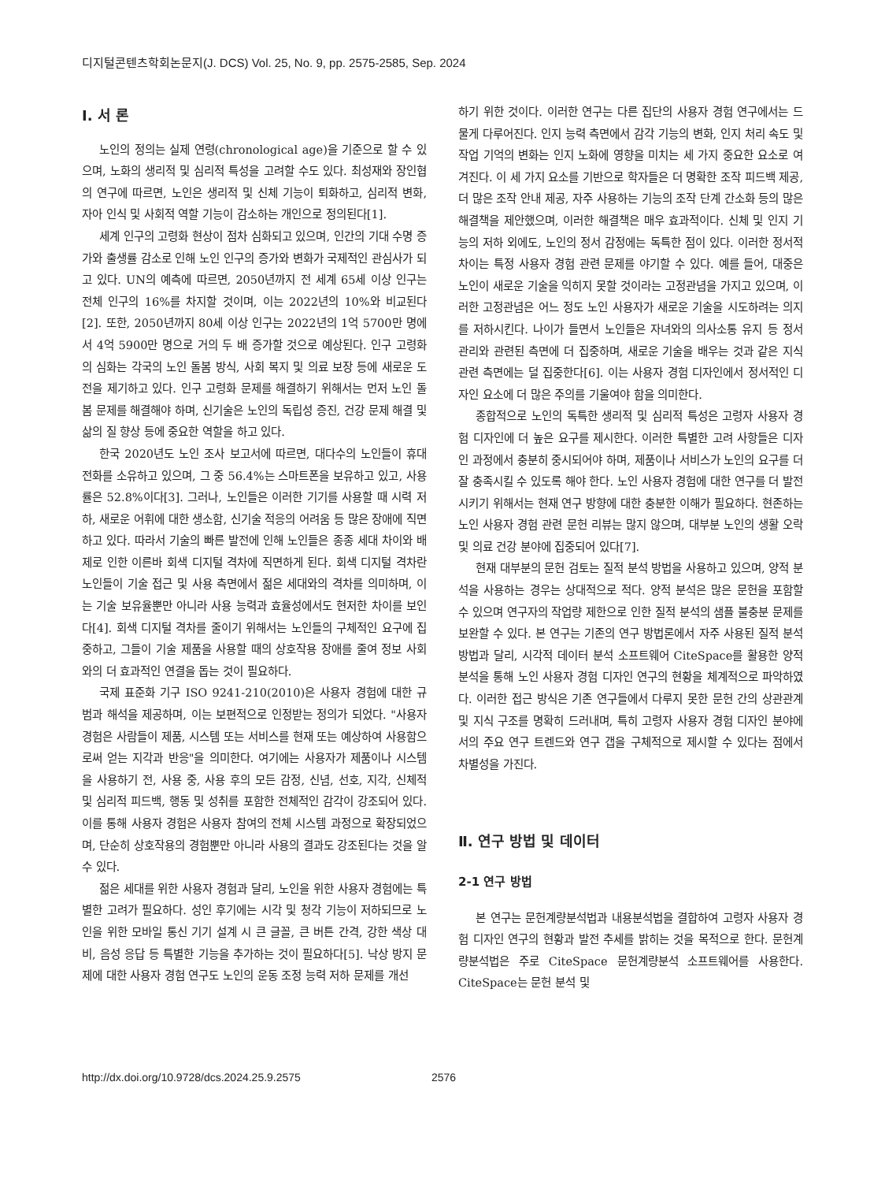디지털콘텐츠학회논문지(J. DCS) Vol. 25, No. 9, pp. 2575-2585, Sep. 2024
Ⅰ. 서 론
노인의 정의는 실제 연령(chronological age)을 기준으로 할 수 있으며, 노화의 생리적 및 심리적 특성을 고려할 수도 있다. 최성재와 장인협의 연구에 따르면, 노인은 생리적 및 신체 기능이 퇴화하고, 심리적 변화, 자아 인식 및 사회적 역할 기능이 감소하는 개인으로 정의된다[1].
세계 인구의 고령화 현상이 점차 심화되고 있으며, 인간의 기대 수명 증가와 출생률 감소로 인해 노인 인구의 증가와 변화가 국제적인 관심사가 되고 있다. UN의 예측에 따르면, 2050년까지 전 세계 65세 이상 인구는 전체 인구의 16%를 차지할 것이며, 이는 2022년의 10%와 비교된다[2]. 또한, 2050년까지 80세 이상 인구는 2022년의 1억 5700만 명에서 4억 5900만 명으로 거의 두 배 증가할 것으로 예상된다. 인구 고령화의 심화는 각국의 노인 돌봄 방식, 사회 복지 및 의료 보장 등에 새로운 도전을 제기하고 있다. 인구 고령화 문제를 해결하기 위해서는 먼저 노인 돌봄 문제를 해결해야 하며, 신기술은 노인의 독립성 증진, 건강 문제 해결 및 삶의 질 향상 등에 중요한 역할을 하고 있다.
한국 2020년도 노인 조사 보고서에 따르면, 대다수의 노인들이 휴대전화를 소유하고 있으며, 그 중 56.4%는 스마트폰을 보유하고 있고, 사용률은 52.8%이다[3]. 그러나, 노인들은 이러한 기기를 사용할 때 시력 저하, 새로운 어휘에 대한 생소함, 신기술 적응의 어려움 등 많은 장애에 직면하고 있다. 따라서 기술의 빠른 발전에 인해 노인들은 종종 세대 차이와 배제로 인한 이른바 회색 디지털 격차에 직면하게 된다. 회색 디지털 격차란 노인들이 기술 접근 및 사용 측면에서 젊은 세대와의 격차를 의미하며, 이는 기술 보유율뿐만 아니라 사용 능력과 효율성에서도 현저한 차이를 보인다[4]. 회색 디지털 격차를 줄이기 위해서는 노인들의 구체적인 요구에 집중하고, 그들이 기술 제품을 사용할 때의 상호작용 장애를 줄여 정보 사회와의 더 효과적인 연결을 돕는 것이 필요하다.
국제 표준화 기구 ISO 9241-210(2010)은 사용자 경험에 대한 규범과 해석을 제공하며, 이는 보편적으로 인정받는 정의가 되었다. "사용자 경험은 사람들이 제품, 시스템 또는 서비스를 현재 또는 예상하여 사용함으로써 얻는 지각과 반응"을 의미한다. 여기에는 사용자가 제품이나 시스템을 사용하기 전, 사용 중, 사용 후의 모든 감정, 신념, 선호, 지각, 신체적 및 심리적 피드백, 행동 및 성취를 포함한 전체적인 감각이 강조되어 있다. 이를 통해 사용자 경험은 사용자 참여의 전체 시스템 과정으로 확장되었으며, 단순히 상호작용의 경험뿐만 아니라 사용의 결과도 강조된다는 것을 알 수 있다.
젊은 세대를 위한 사용자 경험과 달리, 노인을 위한 사용자 경험에는 특별한 고려가 필요하다. 성인 후기에는 시각 및 청각 기능이 저하되므로 노인을 위한 모바일 통신 기기 설계 시 큰 글꼴, 큰 버튼 간격, 강한 색상 대비, 음성 응답 등 특별한 기능을 추가하는 것이 필요하다[5]. 낙상 방지 문제에 대한 사용자 경험 연구도 노인의 운동 조정 능력 저하 문제를 개선
하기 위한 것이다. 이러한 연구는 다른 집단의 사용자 경험 연구에서는 드물게 다루어진다. 인지 능력 측면에서 감각 기능의 변화, 인지 처리 속도 및 작업 기억의 변화는 인지 노화에 영향을 미치는 세 가지 중요한 요소로 여겨진다. 이 세 가지 요소를 기반으로 학자들은 더 명확한 조작 피드백 제공, 더 많은 조작 안내 제공, 자주 사용하는 기능의 조작 단계 간소화 등의 많은 해결책을 제안했으며, 이러한 해결책은 매우 효과적이다. 신체 및 인지 기능의 저하 외에도, 노인의 정서 감정에는 독특한 점이 있다. 이러한 정서적 차이는 특정 사용자 경험 관련 문제를 야기할 수 있다. 예를 들어, 대중은 노인이 새로운 기술을 익히지 못할 것이라는 고정관념을 가지고 있으며, 이러한 고정관념은 어느 정도 노인 사용자가 새로운 기술을 시도하려는 의지를 저하시킨다. 나이가 들면서 노인들은 자녀와의 의사소통 유지 등 정서 관리와 관련된 측면에 더 집중하며, 새로운 기술을 배우는 것과 같은 지식 관련 측면에는 덜 집중한다[6]. 이는 사용자 경험 디자인에서 정서적인 디자인 요소에 더 많은 주의를 기울여야 함을 의미한다.
종합적으로 노인의 독특한 생리적 및 심리적 특성은 고령자 사용자 경험 디자인에 더 높은 요구를 제시한다. 이러한 특별한 고려 사항들은 디자인 과정에서 충분히 중시되어야 하며, 제품이나 서비스가 노인의 요구를 더 잘 충족시킬 수 있도록 해야 한다. 노인 사용자 경험에 대한 연구를 더 발전시키기 위해서는 현재 연구 방향에 대한 충분한 이해가 필요하다. 현존하는 노인 사용자 경험 관련 문헌 리뷰는 많지 않으며, 대부분 노인의 생활 오락 및 의료 건강 분야에 집중되어 있다[7].
현재 대부분의 문헌 검토는 질적 분석 방법을 사용하고 있으며, 양적 분석을 사용하는 경우는 상대적으로 적다. 양적 분석은 많은 문헌을 포함할 수 있으며 연구자의 작업량 제한으로 인한 질적 분석의 샘플 불충분 문제를 보완할 수 있다. 본 연구는 기존의 연구 방법론에서 자주 사용된 질적 분석 방법과 달리, 시각적 데이터 분석 소프트웨어 CiteSpace를 활용한 양적 분석을 통해 노인 사용자 경험 디자인 연구의 현황을 체계적으로 파악하였다. 이러한 접근 방식은 기존 연구들에서 다루지 못한 문헌 간의 상관관계 및 지식 구조를 명확히 드러내며, 특히 고령자 사용자 경험 디자인 분야에서의 주요 연구 트렌드와 연구 갭을 구체적으로 제시할 수 있다는 점에서 차별성을 가진다.
Ⅱ. 연구 방법 및 데이터
2-1 연구 방법
본 연구는 문헌계량분석법과 내용분석법을 결합하여 고령자 사용자 경험 디자인 연구의 현황과 발전 추세를 밝히는 것을 목적으로 한다. 문헌계량분석법은 주로 CiteSpace 문헌계량분석 소프트웨어를 사용한다. CiteSpace는 문헌 분석 및
http://dx.doi.org/10.9728/dcs.2024.25.9.2575 2576